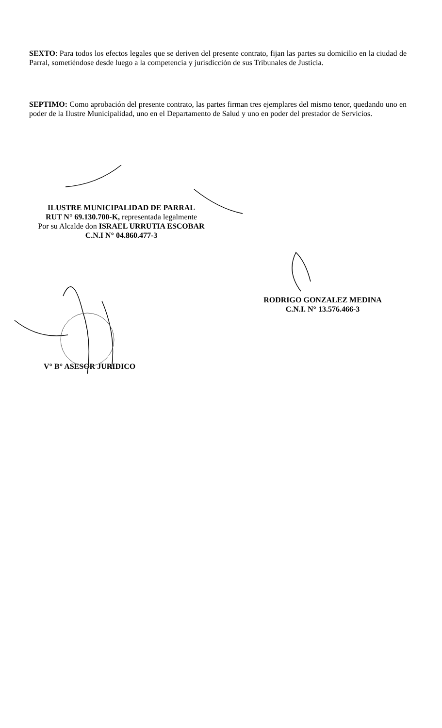SEXTO: Para todos los efectos legales que se deriven del presente contrato, fijan las partes su domicilio en la ciudad de Parral, sometiéndose desde luego a la competencia y jurisdicción de sus Tribunales de Justicia.
SEPTIMO: Como aprobación del presente contrato, las partes firman tres ejemplares del mismo tenor, quedando uno en poder de la Ilustre Municipalidad, uno en el Departamento de Salud y uno en poder del prestador de Servicios.
ILUSTRE MUNICIPALIDAD DE PARRAL
RUT N° 69.130.700-K, representada legalmente
Por su Alcalde don ISRAEL URRUTIA ESCOBAR
C.N.I N° 04.860.477-3
RODRIGO GONZALEZ MEDINA
C.N.I. N° 13.576.466-3
V° B° ASESOR JURIDICO